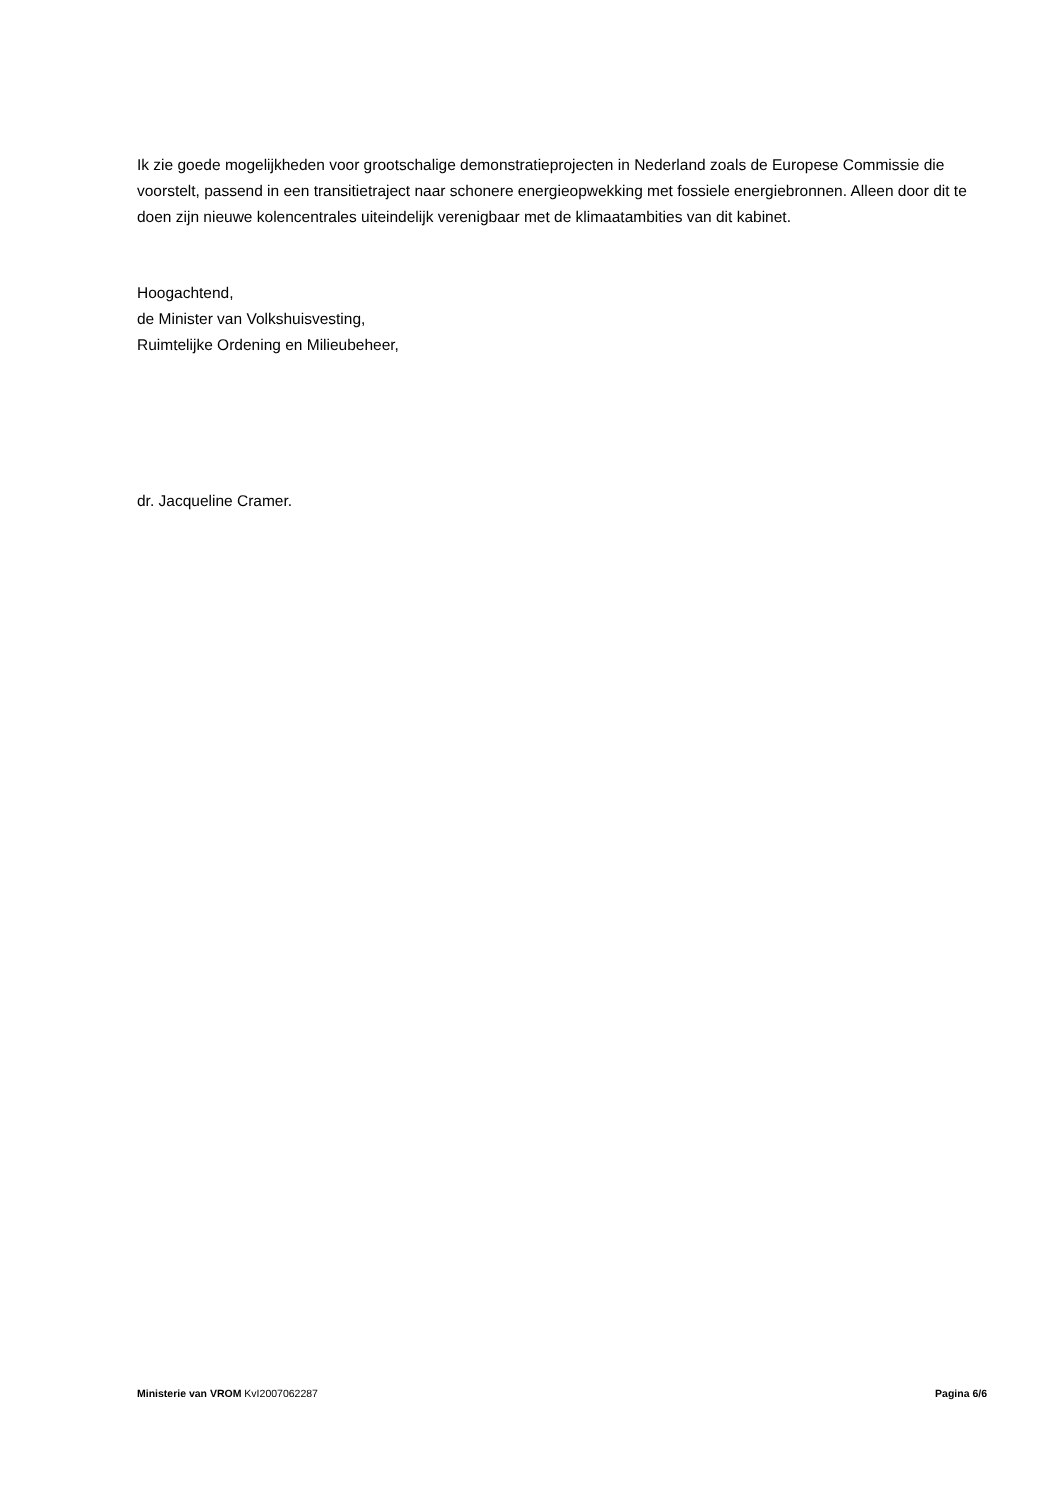Ik zie goede mogelijkheden voor grootschalige demonstratieprojecten in Nederland zoals de Europese Commissie die voorstelt, passend in een transitietraject naar schonere energieopwekking met fossiele energiebronnen. Alleen door dit te doen zijn nieuwe kolencentrales uiteindelijk verenigbaar met de klimaatambities van dit kabinet.
Hoogachtend,
de Minister van Volkshuisvesting,
Ruimtelijke Ordening en Milieubeheer,
dr. Jacqueline Cramer.
Ministerie van VROM KvI2007062287 Pagina 6/6